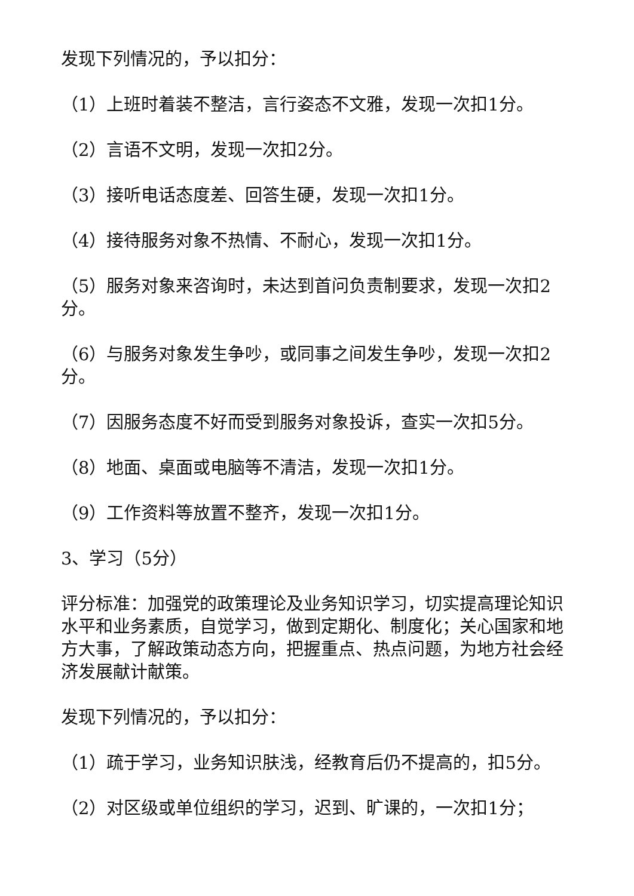发现下列情况的，予以扣分：
（1）上班时着装不整洁，言行姿态不文雅，发现一次扣1分。
（2）言语不文明，发现一次扣2分。
（3）接听电话态度差、回答生硬，发现一次扣1分。
（4）接待服务对象不热情、不耐心，发现一次扣1分。
（5）服务对象来咨询时，未达到首问负责制要求，发现一次扣2分。
（6）与服务对象发生争吵，或同事之间发生争吵，发现一次扣2分。
（7）因服务态度不好而受到服务对象投诉，查实一次扣5分。
（8）地面、桌面或电脑等不清洁，发现一次扣1分。
（9）工作资料等放置不整齐，发现一次扣1分。
3、学习（5分）
评分标准：加强党的政策理论及业务知识学习，切实提高理论知识水平和业务素质，自觉学习，做到定期化、制度化；关心国家和地方大事，了解政策动态方向，把握重点、热点问题，为地方社会经济发展献计献策。
发现下列情况的，予以扣分：
（1）疏于学习，业务知识肤浅，经教育后仍不提高的，扣5分。
（2）对区级或单位组织的学习，迟到、旷课的，一次扣1分；